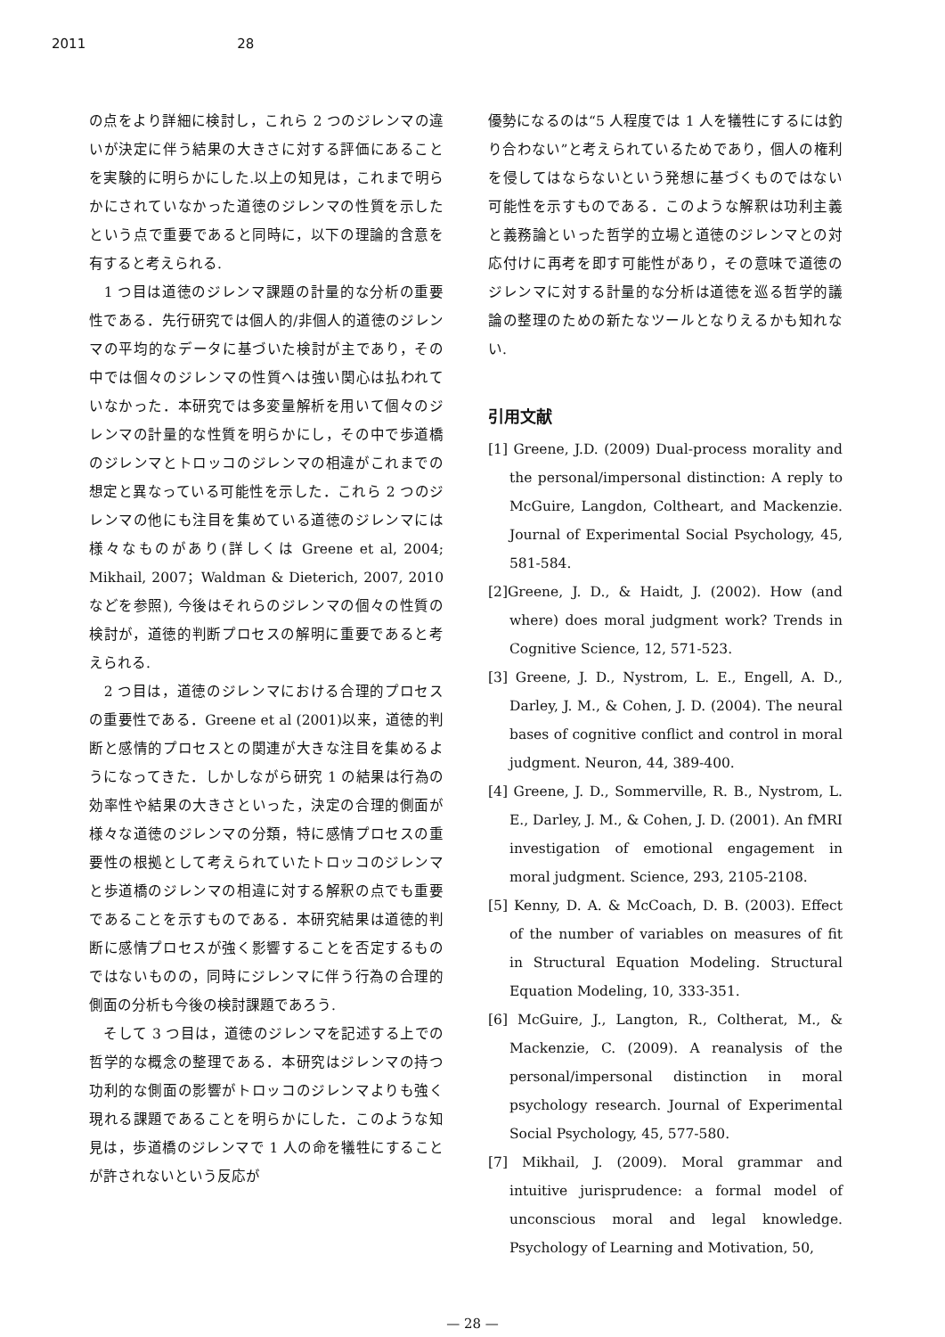2011 28
の点をより詳細に検討し，これら 2 つのジレンマの違いが決定に伴う結果の大きさに対する評価にあることを実験的に明らかにした.以上の知見は，これまで明らかにされていなかった道徳のジレンマの性質を示したという点で重要であると同時に，以下の理論的含意を有すると考えられる.
　1 つ目は道徳のジレンマ課題の計量的な分析の重要性である．先行研究では個人的/非個人的道徳のジレンマの平均的なデータに基づいた検討が主であり，その中では個々のジレンマの性質へは強い関心は払われていなかった．本研究では多変量解析を用いて個々のジレンマの計量的な性質を明らかにし，その中で歩道橋のジレンマとトロッコのジレンマの相違がこれまでの想定と異なっている可能性を示した．これら 2 つのジレンマの他にも注目を集めている道徳のジレンマには様々なものがあり(詳しくは Greene et al, 2004; Mikhail, 2007；Waldman & Dieterich, 2007, 2010 などを参照), 今後はそれらのジレンマの個々の性質の検討が，道徳的判断プロセスの解明に重要であると考えられる.
　2 つ目は，道徳のジレンマにおける合理的プロセスの重要性である．Greene et al (2001)以来，道徳的判断と感情的プロセスとの関連が大きな注目を集めるようになってきた．しかしながら研究 1 の結果は行為の効率性や結果の大きさといった，決定の合理的側面が様々な道徳のジレンマの分類，特に感情プロセスの重要性の根拠として考えられていたトロッコのジレンマと歩道橋のジレンマの相違に対する解釈の点でも重要であることを示すものである．本研究結果は道徳的判断に感情プロセスが強く影響することを否定するものではないものの，同時にジレンマに伴う行為の合理的側面の分析も今後の検討課題であろう.
　そして 3 つ目は，道徳のジレンマを記述する上での哲学的な概念の整理である．本研究はジレンマの持つ功利的な側面の影響がトロッコのジレンマよりも強く現れる課題であることを明らかにした．このような知見は，歩道橋のジレンマで 1 人の命を犠牲にすることが許されないという反応が
優勢になるのは“5 人程度では 1 人を犠牲にするには釣り合わない”と考えられているためであり，個人の権利を侵してはならないという発想に基づくものではない可能性を示すものである．このような解釈は功利主義と義務論といった哲学的立場と道徳のジレンマとの対応付けに再考を即す可能性があり，その意味で道徳のジレンマに対する計量的な分析は道徳を巡る哲学的議論の整理のための新たなツールとなりえるかも知れない.
引用文献
[1] Greene, J.D. (2009) Dual-process morality and the personal/impersonal distinction: A reply to McGuire, Langdon, Coltheart, and Mackenzie. Journal of Experimental Social Psychology, 45, 581-584.
[2]Greene, J. D., & Haidt, J. (2002). How (and where) does moral judgment work? Trends in Cognitive Science, 12, 571-523.
[3] Greene, J. D., Nystrom, L. E., Engell, A. D., Darley, J. M., & Cohen, J. D. (2004). The neural bases of cognitive conflict and control in moral judgment. Neuron, 44, 389-400.
[4] Greene, J. D., Sommerville, R. B., Nystrom, L. E., Darley, J. M., & Cohen, J. D. (2001). An fMRI investigation of emotional engagement in moral judgment. Science, 293, 2105-2108.
[5] Kenny, D. A. & McCoach, D. B. (2003). Effect of the number of variables on measures of fit in Structural Equation Modeling. Structural Equation Modeling, 10, 333-351.
[6] McGuire, J., Langton, R., Coltherat, M., & Mackenzie, C. (2009). A reanalysis of the personal/impersonal distinction in moral psychology research. Journal of Experimental Social Psychology, 45, 577-580.
[7] Mikhail, J. (2009). Moral grammar and intuitive jurisprudence: a formal model of unconscious moral and legal knowledge. Psychology of Learning and Motivation, 50,
— 28 —